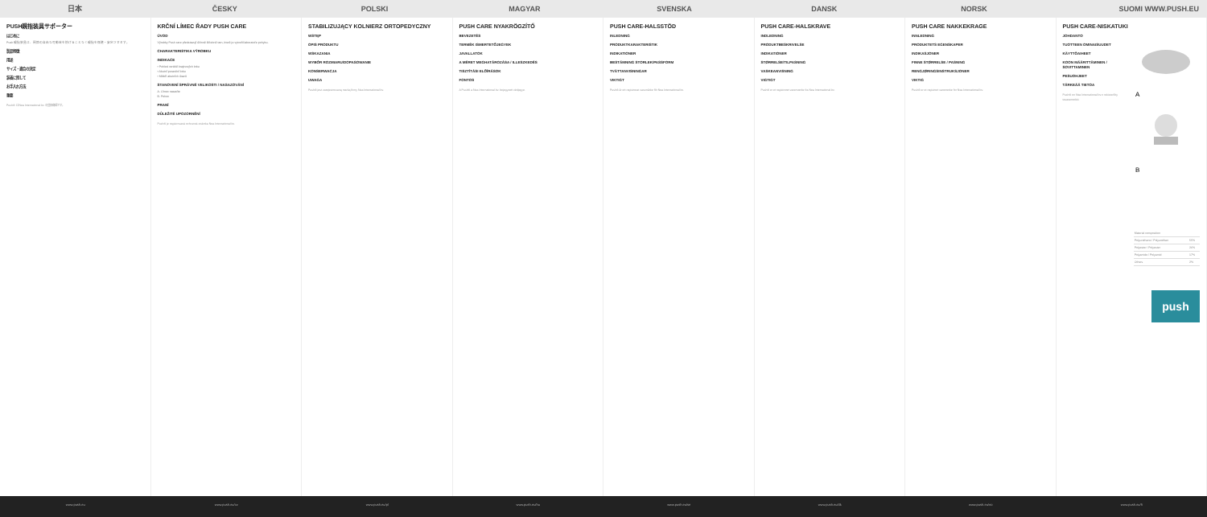日本 ČESKY POLSKI MAGYAR SVENSKA DANSK NORSK SUOMI WWW.PUSH.EU
PUSH親指装具サポーター
はじめに
Push 親指装具は、関節の自由な可動域を妨げることなく親指を保護・安定させます。
製品特徴
用途
サイズ・適合の決定
装着に関して
お手入れ方法
重要
Push® は Nea International bv の登録商標です。
KRČNÍ LÍMEC ŘADY PUSH CARE
ÚVOD
Výrobky Push care představují účinné léčebné tarn, které je vytvořil laboratoře pohybu.
CHARAKTERISTIKA VÝROBKU
INDIKACE
• Pohled vzniklé krajinových krku
• Akutní poranění krku
• Měkčí akutních úrazů
STANOVENÍ SPRÁVNÉ VELIKOSTI / NASAZOVÁNÍ
A. Límec nasaďte
B. Pohon
PRANÍ
DŮLEŽITÉ UPOZORNĚNÍ
Push® je registrovaná ochranná známka Nea International bv.
STABILIZUJĄCY KOLNIERZ ORTOPEDYCZNY
WSTĘP
OPIS PRODUKTU
WSKAZANIA
WYBÓR ROZMIARU/DOPASOWANIE
KONSERWACJA
UWAGA
Push® jest zarejestrowaną marką firmy Nea International bv.
PUSH CARE NYAKRÖGZÍTŐ
BEVEZETÉS
TERMÉK ISMERTETŐJEGYEK
JAVALLATOK
A MÉRET MEGHATÁROZÁSA / ILLESZKEDÉS
TISZTÍTÁSI ELŐÍRÁSOK
FONTOS
A Push® a Nea International bv. bejegyzett védjegye.
PUSH CARE-HALSSTÖD
INLEDNING
PRODUKTKARAKTERISTIK
INDIKATIONER
BESTÄMNING STORLEK/PASSFORM
TVÄTTANVISNINGAR
VIKTIGT
Push® är ett registrerat varumärke för Nea International bv.
PUSH CARE-HALSKRAVE
INDLEDNING
PRODUKTBESKRIVELSE
INDIKATIONER
STØRRELSE/TILPASNING
VASKEANVISNING
VIGTIGT
Push® er et registreret varemærke fra Nea International bv.
PUSH CARE NAKKEKRAGE
INNLEDNING
PRODUKTETS EGENSKAPER
INDIKASJONER
FINNE STØRRELSE / PASNING
RENGJØRINGSINSTRUKSJONER
VIKTIG
Push® er et registrert varemerke for Nea International bv.
PUSH CARE-NISKATUKI
JOHDANTO
TUOTTEEN OMINAISUUDET
KÄYTTÖAIHEET
KOON MÄÄRITTÄMINEN / SOVITTAMINEN
PESUOHJEET
TÄRKEÄÄ TIETOA
Push® on Nea International bv:n rekisteröity tavaramerkki.
A
B
| Material composition | |
| Polyurethane / Polyurethan | 55% |
| Polyester / Polyester | 26% |
| Polyamide / Polyamid | 17% |
| Others | 2% |
push
www.push.eu www.push.eu/cz www.push.eu/pl www.push.eu/hu www.push.eu/se www.push.eu/dk www.push.eu/no www.push.eu/fi